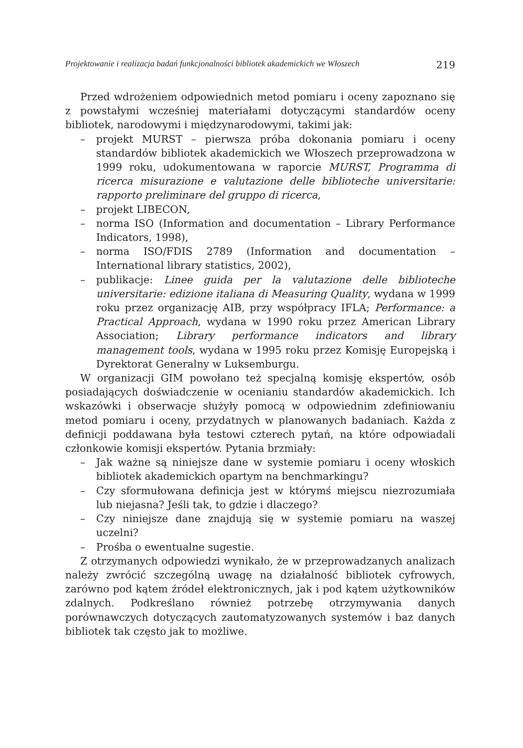Projektowanie i realizacja badań funkcjonalności bibliotek akademickich we Włoszech 219
Przed wdrożeniem odpowiednich metod pomiaru i oceny zapoznano się z powstałymi wcześniej materiałami dotyczącymi standardów oceny bibliotek, narodowymi i międzynarodowymi, takimi jak:
– projekt MURST – pierwsza próba dokonania pomiaru i oceny standardów bibliotek akademickich we Włoszech przeprowadzona w 1999 roku, udokumentowana w raporcie MURST, Programma di ricerca misurazione e valutazione delle biblioteche universitarie: rapporto preliminare del gruppo di ricerca,
– projekt LIBECON,
– norma ISO (Information and documentation – Library Performance Indicators, 1998),
– norma ISO/FDIS 2789 (Information and documentation – International library statistics, 2002),
– publikacje: Linee guida per la valutazione delle biblioteche universitarie: edizione italiana di Measuring Quality, wydana w 1999 roku przez organizację AIB, przy współpracy IFLA; Performance: a Practical Approach, wydana w 1990 roku przez American Library Association; Library performance indicators and library management tools, wydana w 1995 roku przez Komisję Europejską i Dyrektorat Generalny w Luksemburgu.
W organizacji GIM powołano też specjalną komisję ekspertów, osób posiadających doświadczenie w ocenianiu standardów akademickich. Ich wskazówki i obserwacje służyły pomocą w odpowiednim zdefiniowaniu metod pomiaru i oceny, przydatnych w planowanych badaniach. Każda z definicji poddawana była testowi czterech pytań, na które odpowiadali członkowie komisji ekspertów. Pytania brzmiały:
– Jak ważne są niniejsze dane w systemie pomiaru i oceny włoskich bibliotek akademickich opartym na benchmarkingu?
– Czy sformułowana definicja jest w którymś miejscu niezrozumiała lub niejasna? Jeśli tak, to gdzie i dlaczego?
– Czy niniejsze dane znajdują się w systemie pomiaru na waszej uczelni?
– Prośba o ewentualne sugestie.
Z otrzymanych odpowiedzi wynikało, że w przeprowadzanych analizach należy zwrócić szczególną uwagę na działalność bibliotek cyfrowych, zarówno pod kątem źródeł elektronicznych, jak i pod kątem użytkowników zdalnych. Podkreślano również potrzebę otrzymywania danych porównawczych dotyczących zautomatyzowanych systemów i baz danych bibliotek tak często jak to możliwe.